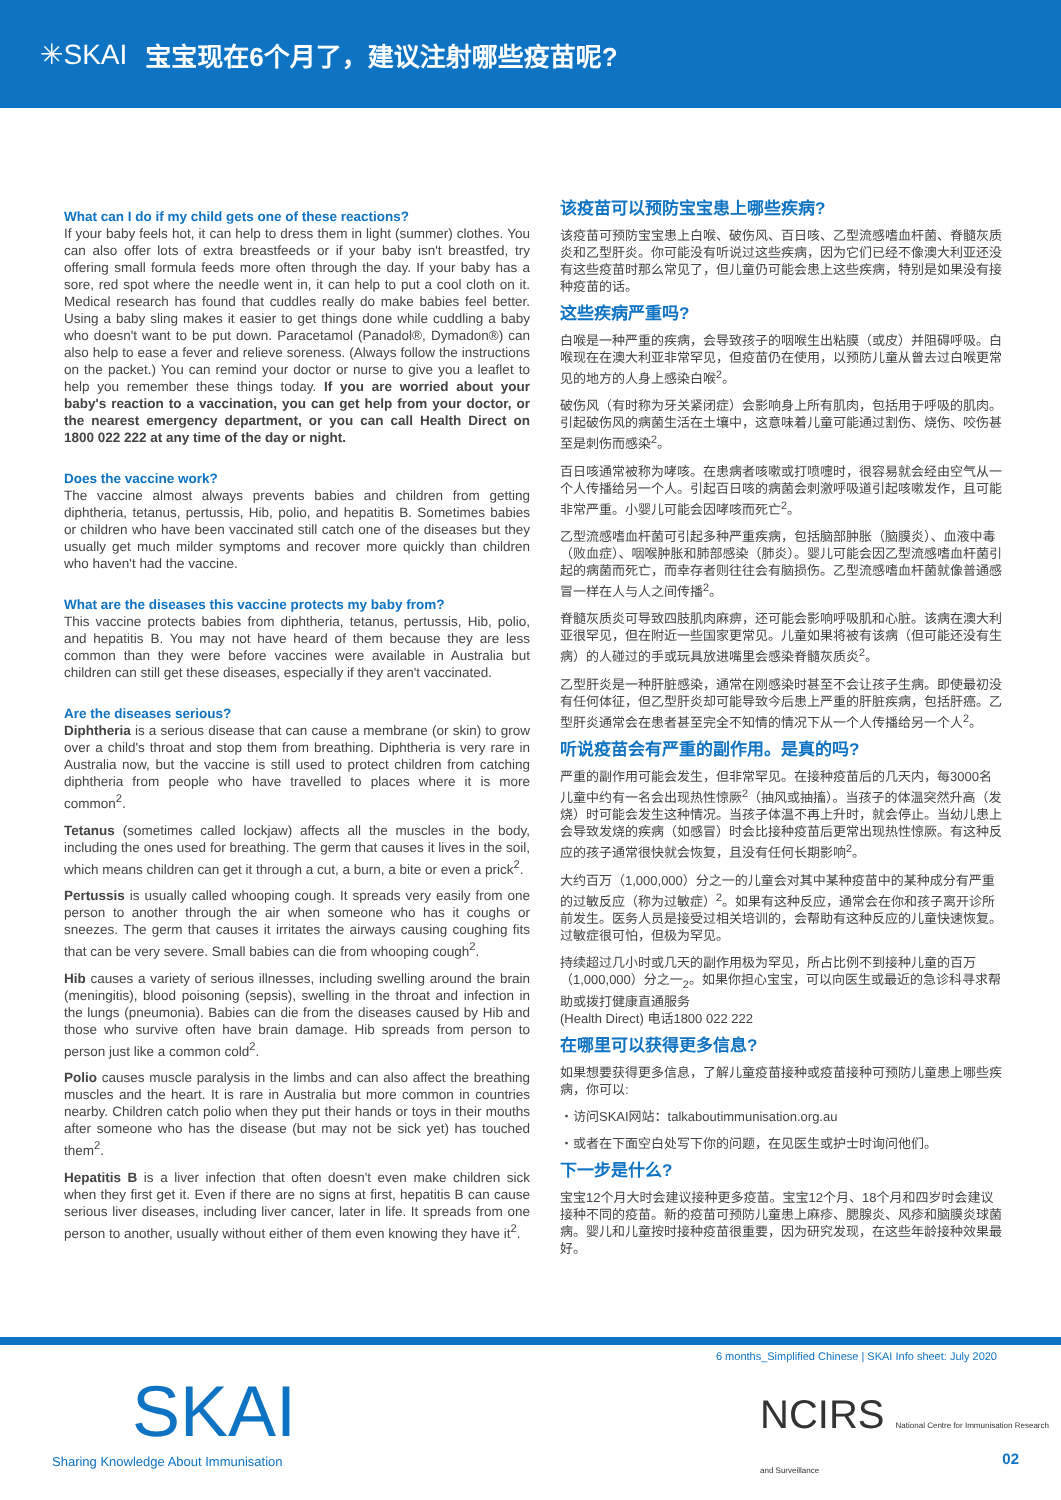✳SKAI
宝宝现在6个月了，建议注射哪些疫苗呢?
What can I do if my child gets one of these reactions?
If your baby feels hot, it can help to dress them in light (summer) clothes. You can also offer lots of extra breastfeeds or if your baby isn't breastfed, try offering small formula feeds more often through the day. If your baby has a sore, red spot where the needle went in, it can help to put a cool cloth on it. Medical research has found that cuddles really do make babies feel better. Using a baby sling makes it easier to get things done while cuddling a baby who doesn't want to be put down. Paracetamol (Panadol®, Dymadon®) can also help to ease a fever and relieve soreness. (Always follow the instructions on the packet.) You can remind your doctor or nurse to give you a leaflet to help you remember these things today. If you are worried about your baby's reaction to a vaccination, you can get help from your doctor, or the nearest emergency department, or you can call Health Direct on 1800 022 222 at any time of the day or night.
Does the vaccine work?
The vaccine almost always prevents babies and children from getting diphtheria, tetanus, pertussis, Hib, polio, and hepatitis B. Sometimes babies or children who have been vaccinated still catch one of the diseases but they usually get much milder symptoms and recover more quickly than children who haven't had the vaccine.
What are the diseases this vaccine protects my baby from?
This vaccine protects babies from diphtheria, tetanus, pertussis, Hib, polio, and hepatitis B. You may not have heard of them because they are less common than they were before vaccines were available in Australia but children can still get these diseases, especially if they aren't vaccinated.
Are the diseases serious?
Diphtheria is a serious disease that can cause a membrane (or skin) to grow over a child's throat and stop them from breathing. Diphtheria is very rare in Australia now, but the vaccine is still used to protect children from catching diphtheria from people who have travelled to places where it is more common<sup>2</sup>.
Tetanus (sometimes called lockjaw) affects all the muscles in the body, including the ones used for breathing. The germ that causes it lives in the soil, which means children can get it through a cut, a burn, a bite or even a prick<sup>2</sup>.
Pertussis is usually called whooping cough. It spreads very easily from one person to another through the air when someone who has it coughs or sneezes. The germ that causes it irritates the airways causing coughing fits that can be very severe. Small babies can die from whooping cough<sup>2</sup>.
Hib causes a variety of serious illnesses, including swelling around the brain (meningitis), blood poisoning (sepsis), swelling in the throat and infection in the lungs (pneumonia). Babies can die from the diseases caused by Hib and those who survive often have brain damage. Hib spreads from person to person just like a common cold<sup>2</sup>.
Polio causes muscle paralysis in the limbs and can also affect the breathing muscles and the heart. It is rare in Australia but more common in countries nearby. Children catch polio when they put their hands or toys in their mouths after someone who has the disease (but may not be sick yet) has touched them<sup>2</sup>.
Hepatitis B is a liver infection that often doesn't even make children sick when they first get it. Even if there are no signs at first, hepatitis B can cause serious liver diseases, including liver cancer, later in life. It spreads from one person to another, usually without either of them even knowing they have it<sup>2</sup>.
该疫苗可以预防宝宝患上哪些疾病?
该疫苗可预防宝宝患上白喉、破伤风、百日咳、乙型流感嗜血杆菌、脊髓灰质炎和乙型肝炎。你可能没有听说过这些疾病，因为它们已经不像澳大利亚还没有这些疫苗时那么常见了，但儿童仍可能会患上这些疾病，特别是如果没有接种疫苗的话。
这些疾病严重吗?
白喉是一种严重的疾病，会导致孩子的咽喉生出粘膜（或皮）并阻碍呼吸。白喉现在在澳大利亚非常罕见，但疫苗仍在使用，以预防儿童从曾去过白喉更常见的地方的人身上感染白喉<sup>2</sup>。
破伤风（有时称为牙关紧闭症）会影响身上所有肌肉，包括用于呼吸的肌肉。引起破伤风的病菌生活在土壤中，这意味着儿童可能通过割伤、烧伤、咬伤甚至是刺伤而感染<sup>2</sup>。
百日咳通常被称为哮咳。在患病者咳嗽或打喷嚏时，很容易就会经由空气从一个人传播给另一个人。引起百日咳的病菌会刺激呼吸道引起咳嗽发作，且可能非常严重。小婴儿可能会因哮咳而死亡<sup>2</sup>。
乙型流感嗜血杆菌可引起多种严重疾病，包括脑部肿胀（脑膜炎）、血液中毒（败血症）、咽喉肿胀和肺部感染（肺炎）。婴儿可能会因乙型流感嗜血杆菌引起的病菌而死亡，而幸存者则往往会有脑损伤。乙型流感嗜血杆菌就像普通感冒一样在人与人之间传播<sup>2</sup>。
脊髓灰质炎可导致四肢肌肉麻痹，还可能会影响呼吸肌和心脏。该病在澳大利亚很罕见，但在附近一些国家更常见。儿童如果将被有该病（但可能还没有生病）的人碰过的手或玩具放进嘴里会感染脊髓灰质炎<sup>2</sup>。
乙型肝炎是一种肝脏感染，通常在刚感染时甚至不会让孩子生病。即使最初没有任何体征，但乙型肝炎却可能导致今后患上严重的肝脏疾病，包括肝癌。乙型肝炎通常会在患者甚至完全不知情的情况下从一个人传播给另一个人<sup>2</sup>。
听说疫苗会有严重的副作用。是真的吗?
严重的副作用可能会发生，但非常罕见。在接种疫苗后的几天内，每3000名儿童中约有一名会出现热性惊厥<sup>2</sup>（抽风或抽搐）。当孩子的体温突然升高（发烧）时可能会发生这种情况。当孩子体温不再上升时，就会停止。当幼儿患上会导致发烧的疾病（如感冒）时会比接种疫苗后更常出现热性惊厥。有这种反应的孩子通常很快就会恢复，且没有任何长期影响<sup>2</sup>。
大约百万（1,000,000）分之一的儿童会对其中某种疫苗中的某种成分有严重的过敏反应（称为过敏症）<sup>2</sup>。如果有这种反应，通常会在你和孩子离开诊所前发生。医务人员是接受过相关培训的，会帮助有这种反应的儿童快速恢复。过敏症很可怕，但极为罕见。
持续超过几小时或几天的副作用极为罕见，所占比例不到接种儿童的百万（1,000,000）分之一<sub>2</sub>。如果你担心宝宝，可以向医生或最近的急诊科寻求帮助或拨打健康直通服务
(Health Direct) 电话1800 022 222
在哪里可以获得更多信息?
如果想要获得更多信息，了解儿童疫苗接种或疫苗接种可预防儿童患上哪些疾病，你可以:
・访问SKAI网站：talkaboutimmunisation.org.au
・或者在下面空白处写下你的问题，在见医生或护士时询问他们。
下一步是什么?
宝宝12个月大时会建议接种更多疫苗。宝宝12个月、18个月和四岁时会建议接种不同的疫苗。新的疫苗可预防儿童患上麻疹、腮腺炎、风疹和脑膜炎球菌病。婴儿和儿童按时接种疫苗很重要，因为研究发现，在这些年龄接种效果最好。
6 months_Simplified Chinese | SKAI Info sheet: July 2020
SKAI
Sharing Knowledge About Immunisation
NCIRS National Centre for Immunisation Research and Surveillance
02